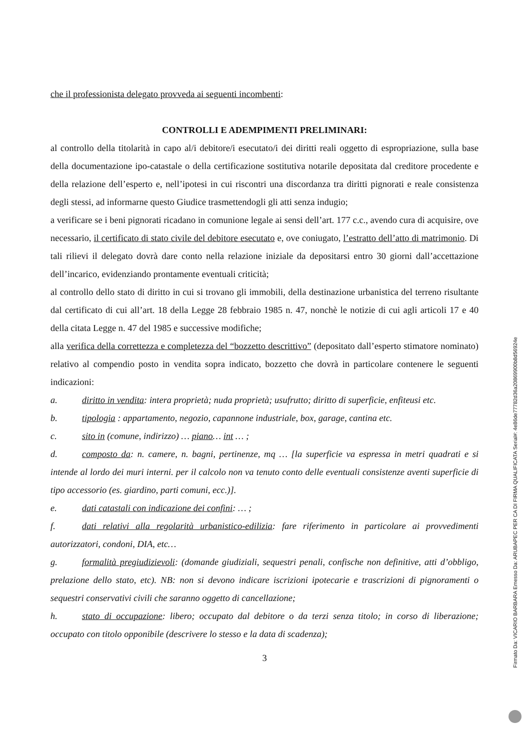che il professionista delegato provveda ai seguenti incombenti:
CONTROLLI E ADEMPIMENTI PRELIMINARI:
al controllo della titolarità in capo al/i debitore/i esecutato/i dei diritti reali oggetto di espropriazione, sulla base della documentazione ipo-catastale o della certificazione sostitutiva notarile depositata dal creditore procedente e della relazione dell’esperto e, nell’ipotesi in cui riscontri una discordanza tra diritti pignorati e reale consistenza degli stessi, ad informarne questo Giudice trasmettendogli gli atti senza indugio;
a verificare se i beni pignorati ricadano in comunione legale ai sensi dell’art. 177 c.c., avendo cura di acquisire, ove necessario, il certificato di stato civile del debitore esecutato e, ove coniugato, l’estratto dell’atto di matrimonio. Di tali rilievi il delegato dovrà dare conto nella relazione iniziale da depositarsi entro 30 giorni dall’accettazione dell’incarico, evidenziando prontamente eventuali criticità;
al controllo dello stato di diritto in cui si trovano gli immobili, della destinazione urbanistica del terreno risultante dal certificato di cui all’art. 18 della Legge 28 febbraio 1985 n. 47, nonchè le notizie di cui agli articoli 17 e 40 della citata Legge n. 47 del 1985 e successive modifiche;
alla verifica della correttezza e completezza del “bozzetto descrittivo” (depositato dall’esperto stimatore nominato) relativo al compendio posto in vendita sopra indicato, bozzetto che dovrà in particolare contenere le seguenti indicazioni:
a. diritto in vendita: intera proprietà; nuda proprietà; usufrutto; diritto di superficie, enfiteusi etc.
b. tipologia : appartamento, negozio, capannone industriale, box, garage, cantina etc.
c. sito in (comune, indirizzo) … piano… int … ;
d. composto da: n. camere, n. bagni, pertinenze, mq … [la superficie va espressa in metri quadrati e si intende al lordo dei muri interni. per il calcolo non va tenuto conto delle eventuali consistenze aventi superficie di tipo accessorio (es. giardino, parti comuni, ecc.)].
e. dati catastali con indicazione dei confini: … ;
f. dati relativi alla regolarità urbanistico-edilizia: fare riferimento in particolare ai provvedimenti autorizzatori, condoni, DIA, etc…
g. formalità pregiudizievoli: (domande giudiziali, sequestri penali, confische non definitive, atti d’obbligo, prelazione dello stato, etc). NB: non si devono indicare iscrizioni ipotecarie e trascrizioni di pignoramenti o sequestri conservativi civili che saranno oggetto di cancellazione;
h. stato di occupazione: libero; occupato dal debitore o da terzi senza titolo; in corso di liberazione; occupato con titolo opponibile (descrivere lo stesso e la data di scadenza);
3
Firmato Da: VICARIO BARBARA Emesso Da: ARUBAPEC PER CA DI FIRMA QUALIFICATA Serial#: 4e86de77782d36a20869900b8d56924e